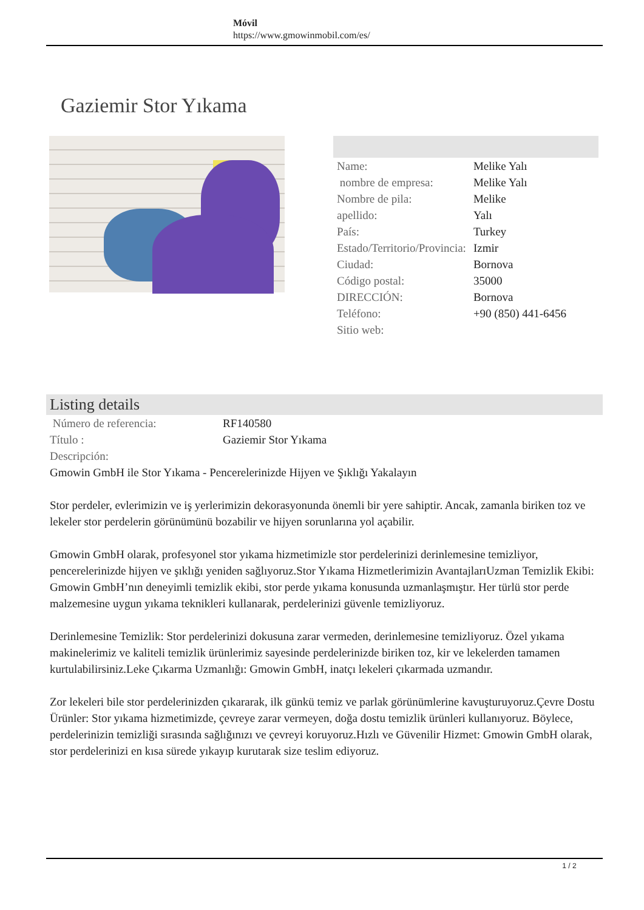Móvil
https://www.gmowinmobil.com/es/
Gaziemir Stor Yıkama
| Name: | Melike Yalı |
| nombre de empresa: | Melike Yalı |
| Nombre de pila: | Melike |
| apellido: | Yalı |
| País: | Turkey |
| Estado/Territorio/Provincia: | Izmir |
| Ciudad: | Bornova |
| Código postal: | 35000 |
| DIRECCIÓN: | Bornova |
| Teléfono: | +90 (850) 441-6456 |
| Sitio web: | |
Listing details
| Número de referencia: | RF140580 |
| Título : | Gaziemir Stor Yıkama |
| Descripción: | |
Gmowin GmbH ile Stor Yıkama - Pencerelerinizde Hijyen ve Şıklığı Yakalayın
Stor perdeler, evlerimizin ve iş yerlerimizin dekorasyonunda önemli bir yere sahiptir. Ancak, zamanla biriken toz ve lekeler stor perdelerin görünümünü bozabilir ve hijyen sorunlarına yol açabilir.
Gmowin GmbH olarak, profesyonel stor yıkama hizmetimizle stor perdelerinizi derinlemesine temizliyor, pencerelerinizde hijyen ve şıklığı yeniden sağlıyoruz.Stor Yıkama Hizmetlerimizin AvantajlarıUzman Temizlik Ekibi: Gmowin GmbH’nın deneyimli temizlik ekibi, stor perde yıkama konusunda uzmanlaşmıştır. Her türlü stor perde malzemesine uygun yıkama teknikleri kullanarak, perdelerinizi güvenle temizliyoruz.
Derinlemesine Temizlik: Stor perdelerinizi dokusuna zarar vermeden, derinlemesine temizliyoruz. Özel yıkama makinelerimiz ve kaliteli temizlik ürünlerimiz sayesinde perdelerinizde biriken toz, kir ve lekelerden tamamen kurtulabilirsiniz.Leke Çıkarma Uzmanlığı: Gmowin GmbH, inatçı lekeleri çıkarmada uzmandır.
Zor lekeleri bile stor perdelerinizden çıkararak, ilk günkü temiz ve parlak görünümlerine kavuşturuyoruz.Çevre Dostu Ürünler: Stor yıkama hizmetimizde, çevreye zarar vermeyen, doğa dostu temizlik ürünleri kullanıyoruz. Böylece, perdelerinizin temizliği sırasında sağlığınızı ve çevreyi koruyoruz.Hızlı ve Güvenilir Hizmet: Gmowin GmbH olarak, stor perdelerinizi en kısa sürede yıkayıp kurutarak size teslim ediyoruz.
1 / 2